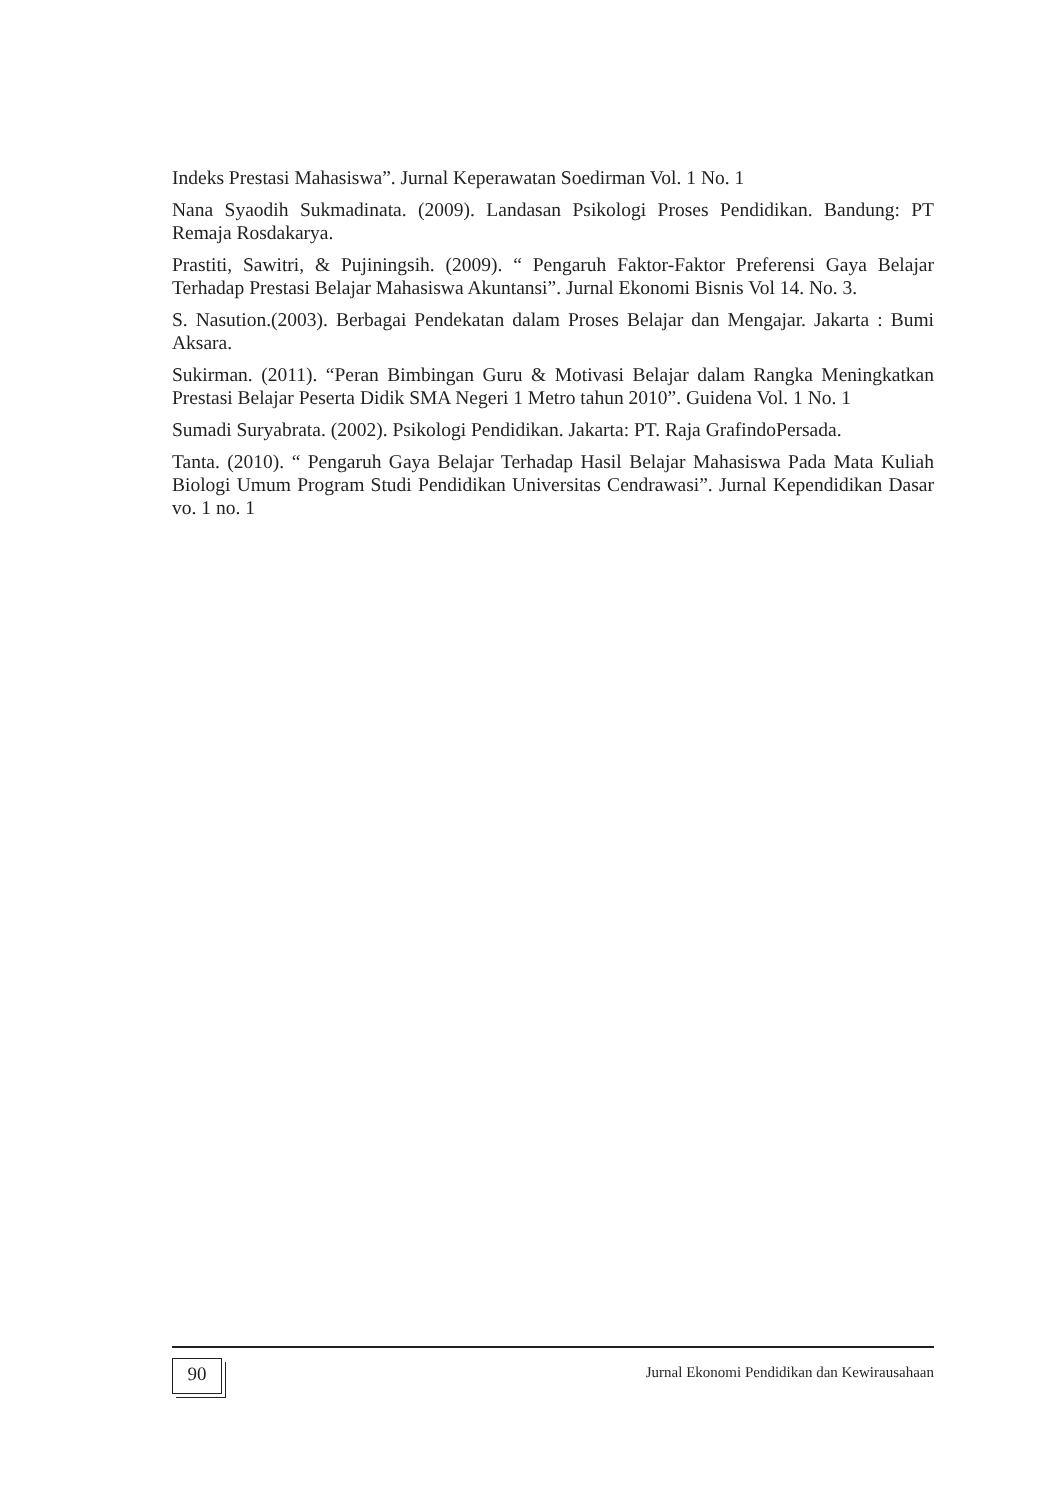Indeks Prestasi Mahasiswa”. Jurnal Keperawatan Soedirman Vol. 1 No. 1
Nana Syaodih Sukmadinata. (2009). Landasan Psikologi Proses Pendidikan. Bandung: PT Remaja Rosdakarya.
Prastiti, Sawitri, & Pujiningsih. (2009). “ Pengaruh Faktor-Faktor Preferensi Gaya Belajar Terhadap Prestasi Belajar Mahasiswa Akuntansi”. Jurnal Ekonomi Bisnis Vol 14. No. 3.
S. Nasution.(2003). Berbagai Pendekatan dalam Proses Belajar dan Mengajar. Jakarta : Bumi Aksara.
Sukirman. (2011). “Peran Bimbingan Guru & Motivasi Belajar dalam Rangka Meningkatkan Prestasi Belajar Peserta Didik SMA Negeri 1 Metro tahun 2010”. Guidena Vol. 1 No. 1
Sumadi Suryabrata. (2002). Psikologi Pendidikan. Jakarta: PT. Raja GrafindoPersada.
Tanta. (2010). “ Pengaruh Gaya Belajar Terhadap Hasil Belajar Mahasiswa Pada Mata Kuliah Biologi Umum Program Studi Pendidikan Universitas Cendrawasi”. Jurnal Kependidikan Dasar vo. 1 no. 1
90
Jurnal Ekonomi Pendidikan dan Kewirausahaan